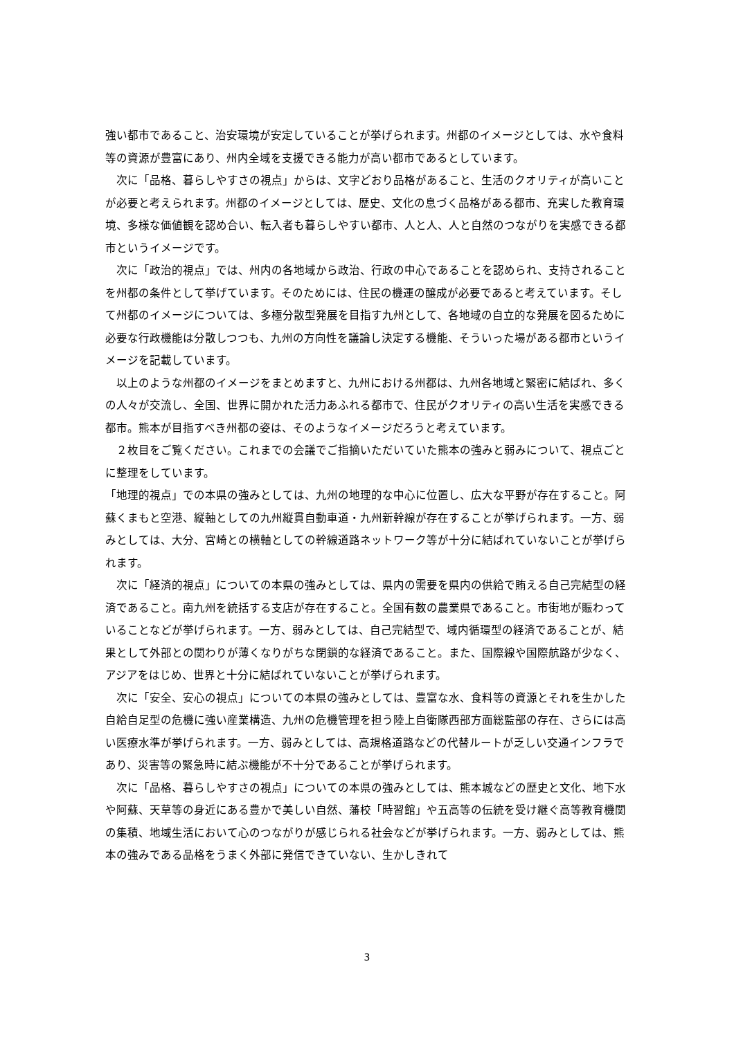強い都市であること、治安環境が安定していることが挙げられます。州都のイメージとしては、水や食料等の資源が豊富にあり、州内全域を支援できる能力が高い都市であるとしています。
　次に「品格、暮らしやすさの視点」からは、文字どおり品格があること、生活のクオリティが高いことが必要と考えられます。州都のイメージとしては、歴史、文化の息づく品格がある都市、充実した教育環境、多様な価値観を認め合い、転入者も暮らしやすい都市、人と人、人と自然のつながりを実感できる都市というイメージです。
　次に「政治的視点」では、州内の各地域から政治、行政の中心であることを認められ、支持されることを州都の条件として挙げています。そのためには、住民の機運の醸成が必要であると考えています。そして州都のイメージについては、多極分散型発展を目指す九州として、各地域の自立的な発展を図るために必要な行政機能は分散しつつも、九州の方向性を議論し決定する機能、そういった場がある都市というイメージを記載しています。
　以上のような州都のイメージをまとめますと、九州における州都は、九州各地域と緊密に結ばれ、多くの人々が交流し、全国、世界に開かれた活力あふれる都市で、住民がクオリティの高い生活を実感できる都市。熊本が目指すべき州都の姿は、そのようなイメージだろうと考えています。
　２枚目をご覧ください。これまでの会議でご指摘いただいていた熊本の強みと弱みについて、視点ごとに整理をしています。
「地理的視点」での本県の強みとしては、九州の地理的な中心に位置し、広大な平野が存在すること。阿蘇くまもと空港、縦軸としての九州縦貫自動車道・九州新幹線が存在することが挙げられます。一方、弱みとしては、大分、宮崎との横軸としての幹線道路ネットワーク等が十分に結ばれていないことが挙げられます。
　次に「経済的視点」についての本県の強みとしては、県内の需要を県内の供給で賄える自己完結型の経済であること。南九州を統括する支店が存在すること。全国有数の農業県であること。市街地が賑わっていることなどが挙げられます。一方、弱みとしては、自己完結型で、域内循環型の経済であることが、結果として外部との関わりが薄くなりがちな閉鎖的な経済であること。また、国際線や国際航路が少なく、アジアをはじめ、世界と十分に結ばれていないことが挙げられます。
　次に「安全、安心の視点」についての本県の強みとしては、豊富な水、食料等の資源とそれを生かした自給自足型の危機に強い産業構造、九州の危機管理を担う陸上自衛隊西部方面総監部の存在、さらには高い医療水準が挙げられます。一方、弱みとしては、高規格道路などの代替ルートが乏しい交通インフラであり、災害等の緊急時に結ぶ機能が不十分であることが挙げられます。
　次に「品格、暮らしやすさの視点」についての本県の強みとしては、熊本城などの歴史と文化、地下水や阿蘇、天草等の身近にある豊かで美しい自然、藩校「時習館」や五高等の伝統を受け継ぐ高等教育機関の集積、地域生活において心のつながりが感じられる社会などが挙げられます。一方、弱みとしては、熊本の強みである品格をうまく外部に発信できていない、生かしきれて
3